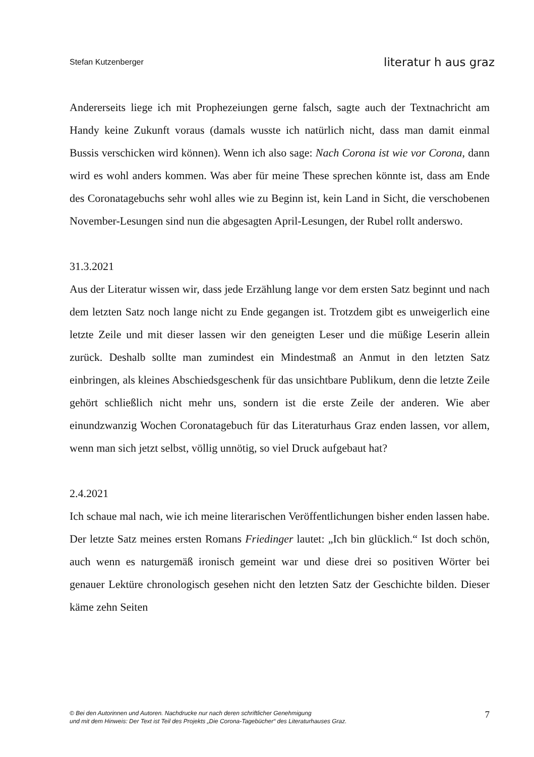Stefan Kutzenberger literatur h aus graz
Andererseits liege ich mit Prophezeiungen gerne falsch, sagte auch der Textnachricht am Handy keine Zukunft voraus (damals wusste ich natürlich nicht, dass man damit einmal Bussis verschicken wird können). Wenn ich also sage: Nach Corona ist wie vor Corona, dann wird es wohl anders kommen. Was aber für meine These sprechen könnte ist, dass am Ende des Coronatagebuchs sehr wohl alles wie zu Beginn ist, kein Land in Sicht, die verschobenen November-Lesungen sind nun die abgesagten April-Lesungen, der Rubel rollt anderswo.
31.3.2021
Aus der Literatur wissen wir, dass jede Erzählung lange vor dem ersten Satz beginnt und nach dem letzten Satz noch lange nicht zu Ende gegangen ist. Trotzdem gibt es unweigerlich eine letzte Zeile und mit dieser lassen wir den geneigten Leser und die müßige Leserin allein zurück. Deshalb sollte man zumindest ein Mindestmaß an Anmut in den letzten Satz einbringen, als kleines Abschiedsgeschenk für das unsichtbare Publikum, denn die letzte Zeile gehört schließlich nicht mehr uns, sondern ist die erste Zeile der anderen. Wie aber einundzwanzig Wochen Coronatagebuch für das Literaturhaus Graz enden lassen, vor allem, wenn man sich jetzt selbst, völlig unnötig, so viel Druck aufgebaut hat?
2.4.2021
Ich schaue mal nach, wie ich meine literarischen Veröffentlichungen bisher enden lassen habe. Der letzte Satz meines ersten Romans Friedinger lautet: „Ich bin glücklich.“ Ist doch schön, auch wenn es naturgemäß ironisch gemeint war und diese drei so positiven Wörter bei genauer Lektüre chronologisch gesehen nicht den letzten Satz der Geschichte bilden. Dieser käme zehn Seiten
© Bei den Autorinnen und Autoren. Nachdrucke nur nach deren schriftlicher Genehmigung
und mit dem Hinweis: Der Text ist Teil des Projekts „Die Corona-Tagebücher“ des Literaturhauses Graz.
7